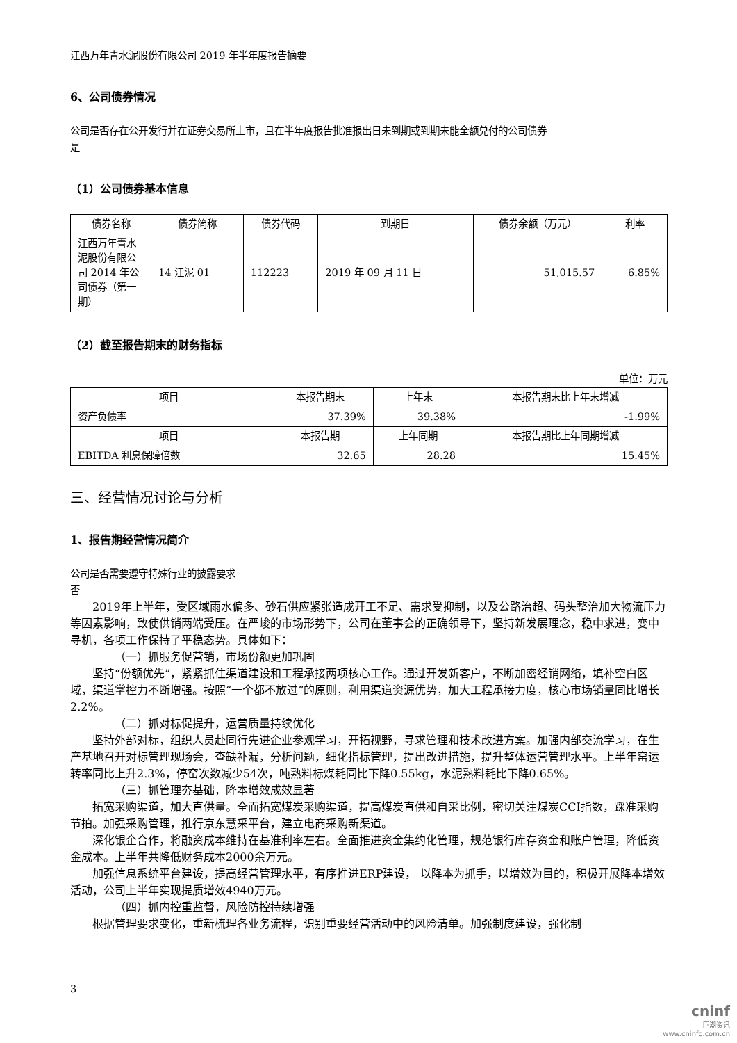江西万年青水泥股份有限公司 2019 年半年度报告摘要
6、公司债券情况
公司是否存在公开发行并在证券交易所上市，且在半年度报告批准报出日未到期或到期未能全额兑付的公司债券
是
（1）公司债券基本信息
| 债券名称 | 债券简称 | 债券代码 | 到期日 | 债券余额（万元） | 利率 |
| --- | --- | --- | --- | --- | --- |
| 江西万年青水泥股份有限公司 2014 年公司债券（第一期） | 14 江泥 01 | 112223 | 2019 年 09 月 11 日 | 51,015.57 | 6.85% |
（2）截至报告期末的财务指标
单位：万元
| 项目 | 本报告期末 | 上年末 | 本报告期末比上年末增减 |
| --- | --- | --- | --- |
| 资产负债率 | 37.39% | 39.38% | -1.99% |
| 项目 | 本报告期 | 上年同期 | 本报告期比上年同期增减 |
| EBITDA 利息保障倍数 | 32.65 | 28.28 | 15.45% |
三、经营情况讨论与分析
1、报告期经营情况简介
公司是否需要遵守特殊行业的披露要求
否
2019年上半年，受区域雨水偏多、砂石供应紧张造成开工不足、需求受抑制，以及公路治超、码头整治加大物流压力等因素影响，致使供销两端受压。在严峻的市场形势下，公司在董事会的正确领导下，坚持新发展理念，稳中求进，变中寻机，各项工作保持了平稳态势。具体如下：
（一）抓服务促营销，市场份额更加巩固
坚持“份额优先”，紧紧抓住渠道建设和工程承接两项核心工作。通过开发新客户，不断加密经销网络，填补空白区域，渠道掌控力不断增强。按照“一个都不放过”的原则，利用渠道资源优势，加大工程承接力度，核心市场销量同比增长2.2%。
（二）抓对标促提升，运营质量持续优化
坚持外部对标，组织人员赴同行先进企业参观学习，开拓视野，寻求管理和技术改进方案。加强内部交流学习，在生产基地召开对标管理现场会，查缺补漏，分析问题，细化指标管理，提出改进措施，提升整体运营管理水平。上半年窑运转率同比上升2.3%，停窑次数减少54次，吨熟料标煤耗同比下降0.55kg，水泥熟料耗比下降0.65%。
（三）抓管理夯基础，降本增效成效显著
拓宽采购渠道，加大直供量。全面拓宽煤炭采购渠道，提高煤炭直供和自采比例，密切关注煤炭CCI指数，踩准采购节拍。加强采购管理，推行京东慧采平台，建立电商采购新渠道。
深化银企合作，将融资成本维持在基准利率左右。全面推进资金集约化管理，规范银行库存资金和账户管理，降低资金成本。上半年共降低财务成本2000余万元。
加强信息系统平台建设，提高经营管理水平，有序推进ERP建设， 以降本为抓手，以增效为目的，积极开展降本增效活动，公司上半年实现提质增效4940万元。
（四）抓内控重监督，风险防控持续增强
根据管理要求变化，重新梳理各业务流程，识别重要经营活动中的风险清单。加强制度建设，强化制
3
cninf
巨潮资讯
www.cninfo.com.cn